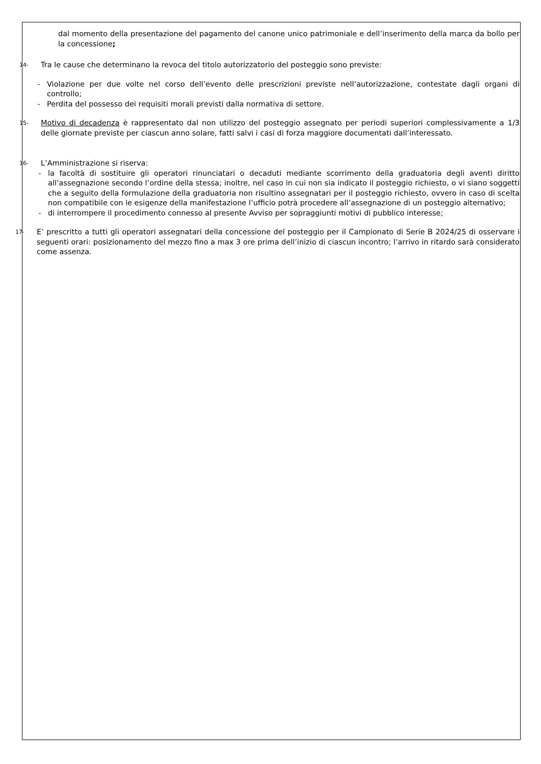dal momento della presentazione del pagamento del canone unico patrimoniale e dell’inserimento della marca da bollo per la concessione;
14-
Tra le cause che determinano la revoca del titolo autorizzatorio del posteggio sono previste:
- Violazione per due volte nel corso dell’evento delle prescrizioni previste nell’autorizzazione, contestate dagli organi di controllo;
- Perdita del possesso dei requisiti morali previsti dalla normativa di settore.
15-
Motivo di decadenza è rappresentato dal non utilizzo del posteggio assegnato per periodi superiori complessivamente a 1/3 delle giornate previste per ciascun anno solare, fatti salvi i casi di forza maggiore documentati dall’interessato.
16-
L’Amministrazione si riserva:
- la facoltà di sostituire gli operatori rinunciatari o decaduti mediante scorrimento della graduatoria degli aventi diritto all’assegnazione secondo l’ordine della stessa; inoltre, nel caso in cui non sia indicato il posteggio richiesto, o vi siano soggetti che a seguito della formulazione della graduatoria non risultino assegnatari per il posteggio richiesto, ovvero in caso di scelta non compatibile con le esigenze della manifestazione l’ufficio potrà procedere all’assegnazione di un posteggio alternativo;
- di interrompere il procedimento connesso al presente Avviso per sopraggiunti motivi di pubblico interesse;
17-
E’ prescritto a tutti gli operatori assegnatari della concessione del posteggio per il Campionato di Serie B 2024/25 di osservare i seguenti orari: posizionamento del mezzo fino a max 3 ore prima dell’inizio di ciascun incontro; l’arrivo in ritardo sarà considerato come assenza.